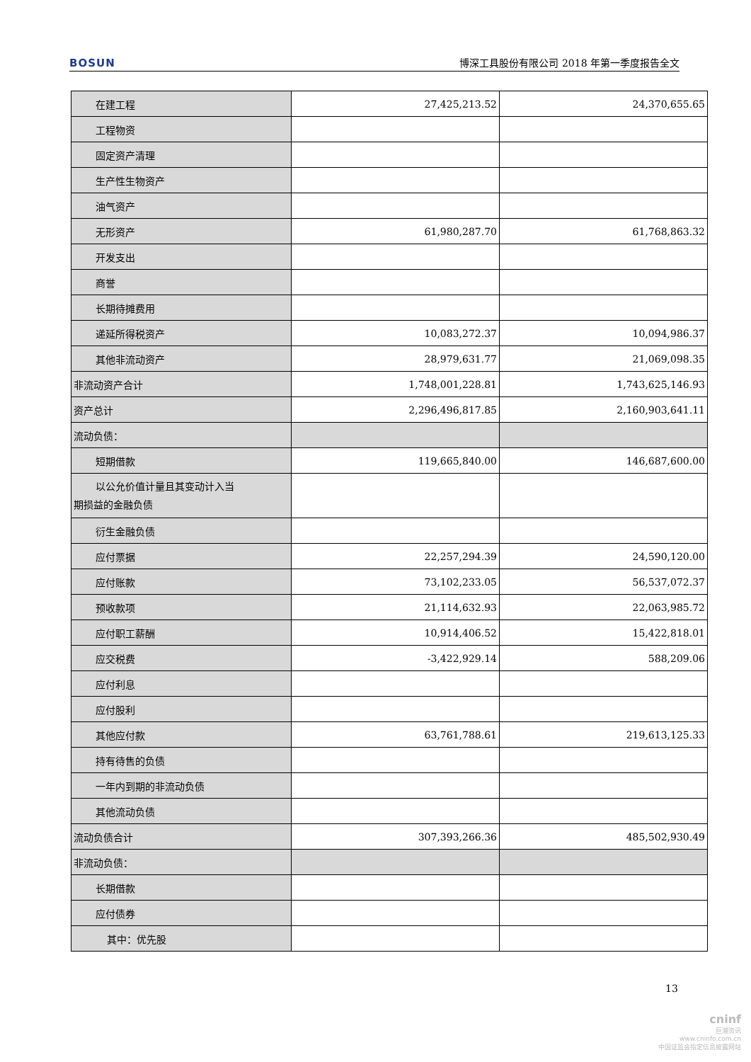BOSUN 博深工具股份有限公司 2018 年第一季度报告全文
| 在建工程 | 27,425,213.52 | 24,370,655.65 |
| 工程物资 | | |
| 固定资产清理 | | |
| 生产性生物资产 | | |
| 油气资产 | | |
| 无形资产 | 61,980,287.70 | 61,768,863.32 |
| 开发支出 | | |
| 商誉 | | |
| 长期待摊费用 | | |
| 递延所得税资产 | 10,083,272.37 | 10,094,986.37 |
| 其他非流动资产 | 28,979,631.77 | 21,069,098.35 |
| 非流动资产合计 | 1,748,001,228.81 | 1,743,625,146.93 |
| 资产总计 | 2,296,496,817.85 | 2,160,903,641.11 |
| 流动负债： | | |
| 短期借款 | 119,665,840.00 | 146,687,600.00 |
| 以公允价值计量且其变动计入当 期损益的金融负债 | | |
| 衍生金融负债 | | |
| 应付票据 | 22,257,294.39 | 24,590,120.00 |
| 应付账款 | 73,102,233.05 | 56,537,072.37 |
| 预收款项 | 21,114,632.93 | 22,063,985.72 |
| 应付职工薪酬 | 10,914,406.52 | 15,422,818.01 |
| 应交税费 | -3,422,929.14 | 588,209.06 |
| 应付利息 | | |
| 应付股利 | | |
| 其他应付款 | 63,761,788.61 | 219,613,125.33 |
| 持有待售的负债 | | |
| 一年内到期的非流动负债 | | |
| 其他流动负债 | | |
| 流动负债合计 | 307,393,266.36 | 485,502,930.49 |
| 非流动负债： | | |
| 长期借款 | | |
| 应付债券 | | |
| 其中：优先股 | | |
13
cninf
巨潮资讯
www.cninfo.com.cn
中国证监会指定信息披露网站